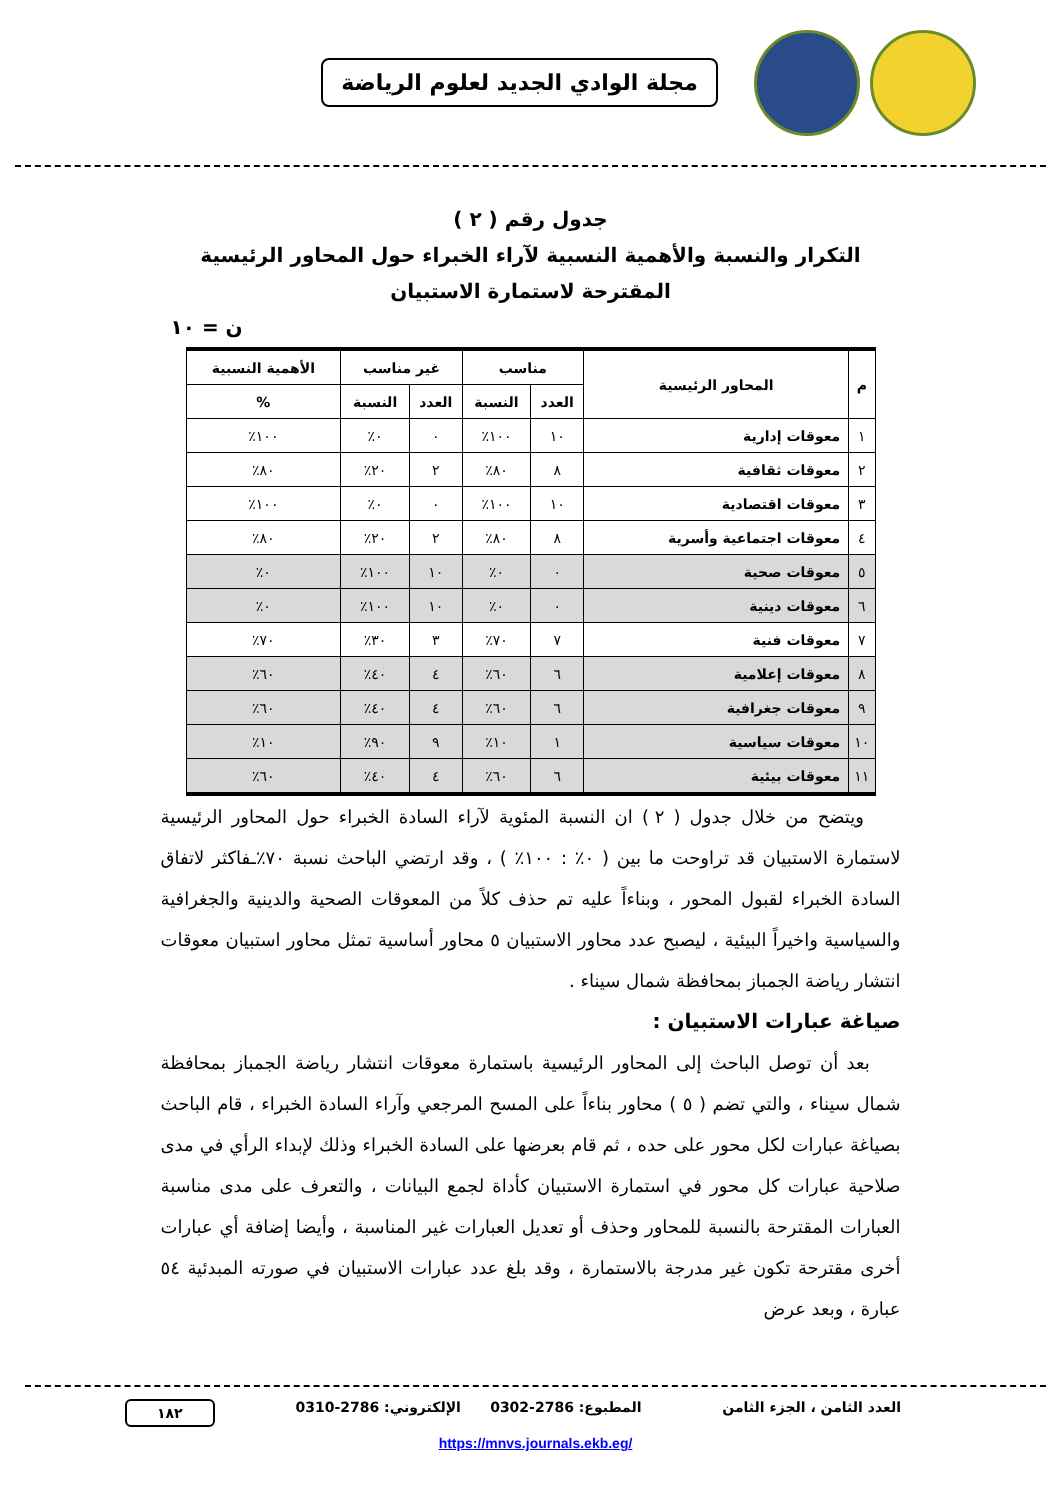مجلة الوادي الجديد لعلوم الرياضة
جدول رقم ( ٢ )
التكرار والنسبة والأهمية النسبية لآراء الخبراء حول المحاور الرئيسية
المقترحة لاستمارة الاستبيان
ن = ١٠
| م | المحاور الرئيسية | مناسب | | غير مناسب | | الأهمية النسبية |
| --- | --- | --- | --- | --- | --- | --- |
| | | العدد | النسبة | العدد | النسبة | % |
| ١ | معوقات إدارية | ١٠ | ١٠٠٪ | ٠ | ٠٪ | ١٠٠٪ |
| ٢ | معوقات ثقافية | ٨ | ٨٠٪ | ٢ | ٢٠٪ | ٨٠٪ |
| ٣ | معوقات اقتصادية | ١٠ | ١٠٠٪ | ٠ | ٠٪ | ١٠٠٪ |
| ٤ | معوقات اجتماعية وأسرية | ٨ | ٨٠٪ | ٢ | ٢٠٪ | ٨٠٪ |
| ٥ | معوقات صحية | ٠ | ٠٪ | ١٠ | ١٠٠٪ | ٠٪ |
| ٦ | معوقات دينية | ٠ | ٠٪ | ١٠ | ١٠٠٪ | ٠٪ |
| ٧ | معوقات فنية | ٧ | ٧٠٪ | ٣ | ٣٠٪ | ٧٠٪ |
| ٨ | معوقات إعلامية | ٦ | ٦٠٪ | ٤ | ٤٠٪ | ٦٠٪ |
| ٩ | معوقات جغرافية | ٦ | ٦٠٪ | ٤ | ٤٠٪ | ٦٠٪ |
| ١٠ | معوقات سياسية | ١ | ١٠٪ | ٩ | ٩٠٪ | ١٠٪ |
| ١١ | معوقات بيئية | ٦ | ٦٠٪ | ٤ | ٤٠٪ | ٦٠٪ |
ويتضح من خلال جدول ( ٢ ) ان النسبة المئوية لآراء السادة الخبراء حول المحاور الرئيسية لاستمارة الاستبيان قد تراوحت ما بين ( ٠٪ : ١٠٠٪ ) ، وقد ارتضي الباحث نسبة ٧٠٪ـفاكثر لاتفاق السادة الخبراء لقبول المحور ، وبناءاً عليه تم حذف كلاً من المعوقات الصحية والدينية والجغرافية والسياسية واخيراً البيئية ، ليصبح عدد محاور الاستبيان ٥ محاور أساسية تمثل محاور استبيان معوقات انتشار رياضة الجمباز بمحافظة شمال سيناء .
صياغة عبارات الاستبيان :
بعد أن توصل الباحث إلى المحاور الرئيسية باستمارة معوقات انتشار رياضة الجمباز بمحافظة شمال سيناء ، والتي تضم ( ٥ ) محاور بناءاً على المسح المرجعي وآراء السادة الخبراء ، قام الباحث بصياغة عبارات لكل محور على حده ، ثم قام بعرضها على السادة الخبراء وذلك لإبداء الرأي في مدى صلاحية عبارات كل محور في استمارة الاستبيان كأداة لجمع البيانات ، والتعرف على مدى مناسبة العبارات المقترحة بالنسبة للمحاور وحذف أو تعديل العبارات غير المناسبة ، وأيضا إضافة أي عبارات أخرى مقترحة تكون غير مدرجة بالاستمارة ، وقد بلغ عدد عبارات الاستبيان في صورته المبدئية ٥٤ عبارة ، وبعد عرض
العدد الثامن ، الجزء الثامن المطبوع: 2786-0302 الإلكتروني: 2786-0310 ١٨٢
https://mnvs.journals.ekb.eg/